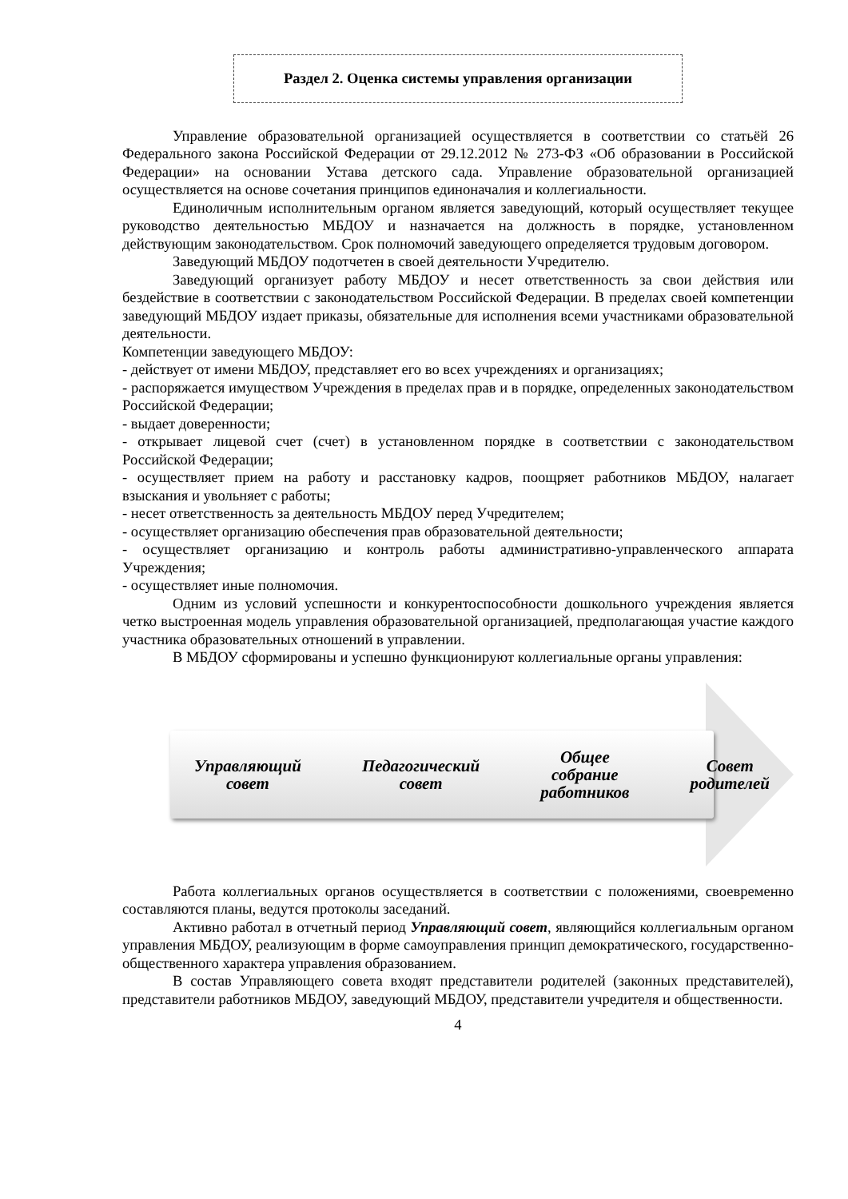Раздел 2. Оценка системы управления организации
Управление образовательной организацией осуществляется в соответствии со статьёй 26 Федерального закона Российской Федерации от 29.12.2012 № 273-ФЗ «Об образовании в Российской Федерации» на основании Устава детского сада. Управление образовательной организацией осуществляется на основе сочетания принципов единоначалия и коллегиальности.
Единоличным исполнительным органом является заведующий, который осуществляет текущее руководство деятельностью МБДОУ и назначается на должность в порядке, установленном действующим законодательством. Срок полномочий заведующего определяется трудовым договором.
Заведующий МБДОУ подотчетен в своей деятельности Учредителю.
Заведующий организует работу МБДОУ и несет ответственность за свои действия или бездействие в соответствии с законодательством Российской Федерации. В пределах своей компетенции заведующий МБДОУ издает приказы, обязательные для исполнения всеми участниками образовательной деятельности.
Компетенции заведующего МБДОУ:
- действует от имени МБДОУ, представляет его во всех учреждениях и организациях;
- распоряжается имуществом Учреждения в пределах прав и в порядке, определенных законодательством Российской Федерации;
- выдает доверенности;
- открывает лицевой счет (счет) в установленном порядке в соответствии с законодательством Российской Федерации;
- осуществляет прием на работу и расстановку кадров, поощряет работников МБДОУ, налагает взыскания и увольняет с работы;
- несет ответственность за деятельность МБДОУ перед Учредителем;
- осуществляет организацию обеспечения прав образовательной деятельности;
- осуществляет организацию и контроль работы административно-управленческого аппарата Учреждения;
- осуществляет иные полномочия.
Одним из условий успешности и конкурентоспособности дошкольного учреждения является четко выстроенная модель управления образовательной организацией, предполагающая участие каждого участника образовательных отношений в управлении.
В МБДОУ сформированы и успешно функционируют коллегиальные органы управления:
Управляющий
совет
Педагогический
совет
Общее
собрание
работников
Совет
родителей
Работа коллегиальных органов осуществляется в соответствии с положениями, своевременно составляются планы, ведутся протоколы заседаний.
Активно работал в отчетный период Управляющий совет, являющийся коллегиальным органом управления МБДОУ, реализующим в форме самоуправления принцип демократического, государственно-общественного характера управления образованием.
В состав Управляющего совета входят представители родителей (законных представителей), представители работников МБДОУ, заведующий МБДОУ, представители учредителя и общественности.
4